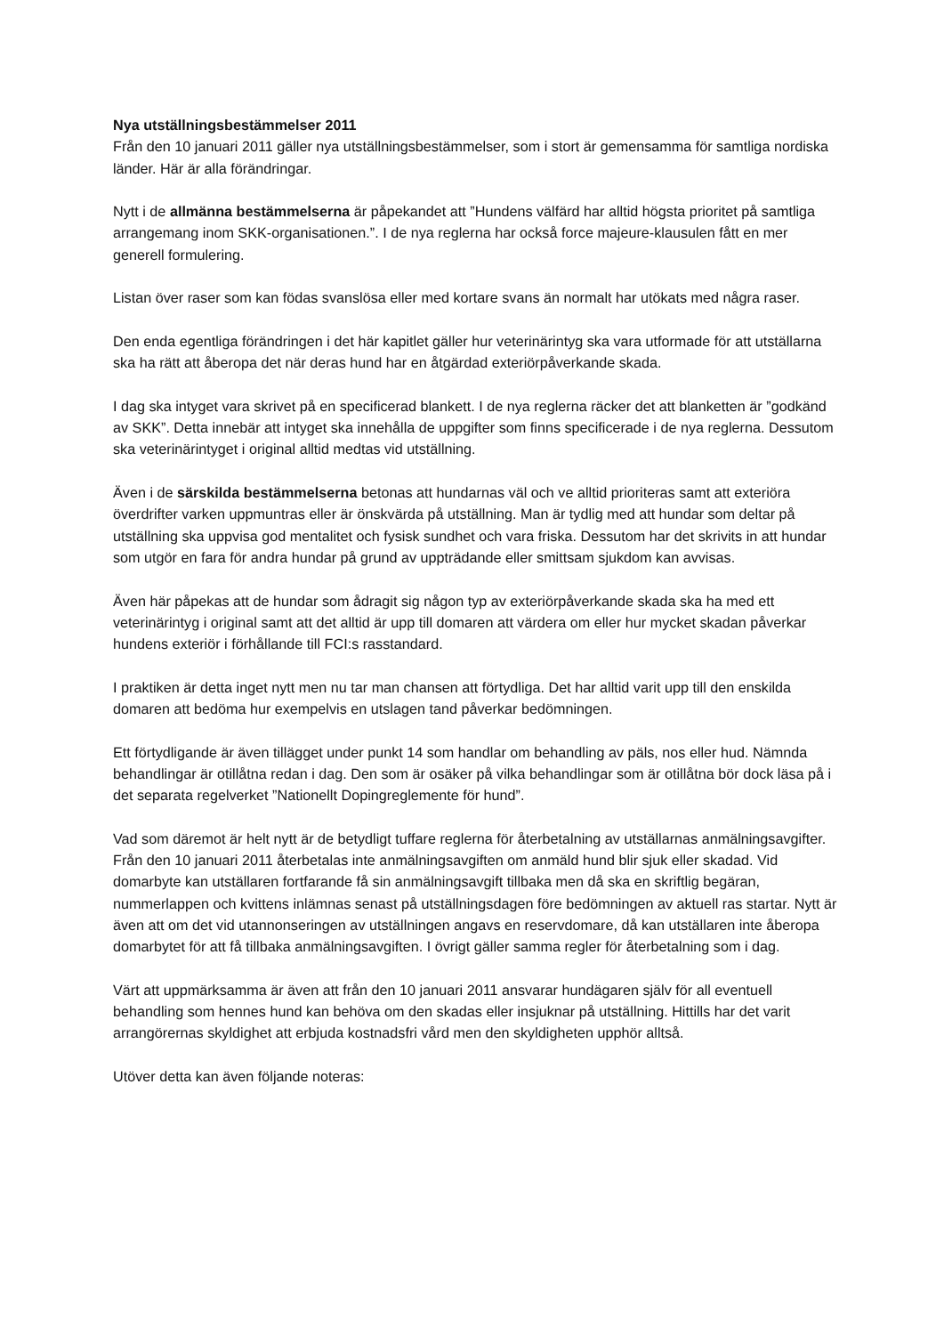Nya utställningsbestämmelser 2011
Från den 10 januari 2011 gäller nya utställningsbestämmelser, som i stort är gemensamma för samtliga nordiska länder. Här är alla förändringar.
Nytt i de allmänna bestämmelserna är påpekandet att ”Hundens välfärd har alltid högsta prioritet på samtliga arrangemang inom SKK-organisationen.”. I de nya reglerna har också force majeure-klausulen fått en mer generell formulering.
Listan över raser som kan födas svanslösa eller med kortare svans än normalt har utökats med några raser.
Den enda egentliga förändringen i det här kapitlet gäller hur veterinärintyg ska vara utformade för att utställarna ska ha rätt att åberopa det när deras hund har en åtgärdad exteriörpåverkande skada.
I dag ska intyget vara skrivet på en specificerad blankett. I de nya reglerna räcker det att blanketten är ”godkänd av SKK”. Detta innebär att intyget ska innehålla de uppgifter som finns specificerade i de nya reglerna. Dessutom ska veterinärintyget i original alltid medtas vid utställning.
Även i de särskilda bestämmelserna betonas att hundarnas väl och ve alltid prioriteras samt att exteriöra överdrifter varken uppmuntras eller är önskvärda på utställning. Man är tydlig med att hundar som deltar på utställning ska uppvisa god mentalitet och fysisk sundhet och vara friska. Dessutom har det skrivits in att hundar som utgör en fara för andra hundar på grund av uppträdande eller smittsam sjukdom kan avvisas.
Även här påpekas att de hundar som ådragit sig någon typ av exteriörpåverkande skada ska ha med ett veterinärintyg i original samt att det alltid är upp till domaren att värdera om eller hur mycket skadan påverkar hundens exteriör i förhållande till FCI:s rasstandard.
I praktiken är detta inget nytt men nu tar man chansen att förtydliga. Det har alltid varit upp till den enskilda domaren att bedöma hur exempelvis en utslagen tand påverkar bedömningen.
Ett förtydligande är även tillägget under punkt 14 som handlar om behandling av päls, nos eller hud. Nämnda behandlingar är otillåtna redan i dag. Den som är osäker på vilka behandlingar som är otillåtna bör dock läsa på i det separata regelverket ”Nationellt Dopingreglemente för hund”.
Vad som däremot är helt nytt är de betydligt tuffare reglerna för återbetalning av utställarnas anmälningsavgifter.
Från den 10 januari 2011 återbetalas inte anmälningsavgiften om anmäld hund blir sjuk eller skadad. Vid domarbyte kan utställaren fortfarande få sin anmälningsavgift tillbaka men då ska en skriftlig begäran, nummerlappen och kvittens inlämnas senast på utställningsdagen före bedömningen av aktuell ras startar. Nytt är även att om det vid utannonseringen av utställningen angavs en reservdomare, då kan utställaren inte åberopa domarbytet för att få tillbaka anmälningsavgiften. I övrigt gäller samma regler för återbetalning som i dag.
Värt att uppmärksamma är även att från den 10 januari 2011 ansvarar hundägaren själv för all eventuell behandling som hennes hund kan behöva om den skadas eller insjuknar på utställning. Hittills har det varit arrangörernas skyldighet att erbjuda kostnadsfri vård men den skyldigheten upphör alltså.
Utöver detta kan även följande noteras: